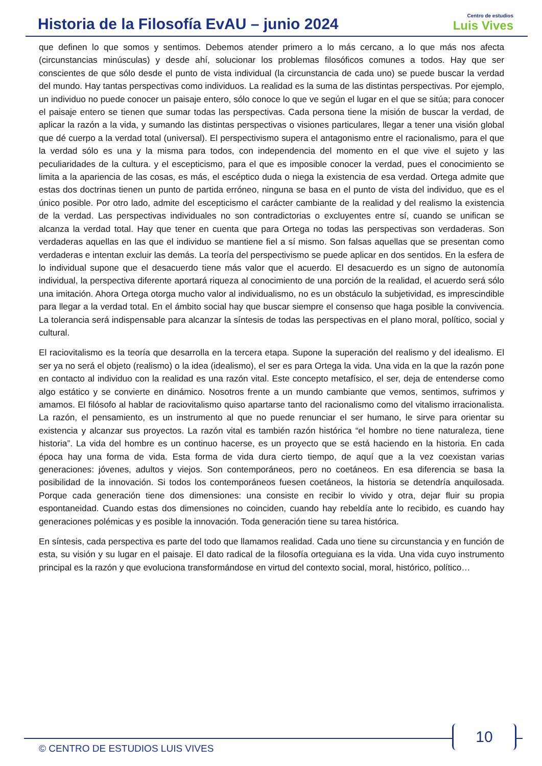Historia de la Filosofía EvAU – junio 2024
Centro de estudios
Luis Vives
que definen lo que somos y sentimos. Debemos atender primero a lo más cercano, a lo que más nos afecta (circunstancias minúsculas) y desde ahí, solucionar los problemas filosóficos comunes a todos. Hay que ser conscientes de que sólo desde el punto de vista individual (la circunstancia de cada uno) se puede buscar la verdad del mundo. Hay tantas perspectivas como individuos. La realidad es la suma de las distintas perspectivas. Por ejemplo, un individuo no puede conocer un paisaje entero, sólo conoce lo que ve según el lugar en el que se sitúa; para conocer el paisaje entero se tienen que sumar todas las perspectivas. Cada persona tiene la misión de buscar la verdad, de aplicar la razón a la vida, y sumando las distintas perspectivas o visiones particulares, llegar a tener una visión global que dé cuerpo a la verdad total (universal). El perspectivismo supera el antagonismo entre el racionalismo, para el que la verdad sólo es una y la misma para todos, con independencia del momento en el que vive el sujeto y las peculiaridades de la cultura. y el escepticismo, para el que es imposible conocer la verdad, pues el conocimiento se limita a la apariencia de las cosas, es más, el escéptico duda o niega la existencia de esa verdad. Ortega admite que estas dos doctrinas tienen un punto de partida erróneo, ninguna se basa en el punto de vista del individuo, que es el único posible. Por otro lado, admite del escepticismo el carácter cambiante de la realidad y del realismo la existencia de la verdad. Las perspectivas individuales no son contradictorias o excluyentes entre sí, cuando se unifican se alcanza la verdad total. Hay que tener en cuenta que para Ortega no todas las perspectivas son verdaderas. Son verdaderas aquellas en las que el individuo se mantiene fiel a sí mismo. Son falsas aquellas que se presentan como verdaderas e intentan excluir las demás. La teoría del perspectivismo se puede aplicar en dos sentidos. En la esfera de lo individual supone que el desacuerdo tiene más valor que el acuerdo. El desacuerdo es un signo de autonomía individual, la perspectiva diferente aportará riqueza al conocimiento de una porción de la realidad, el acuerdo será sólo una imitación. Ahora Ortega otorga mucho valor al individualismo, no es un obstáculo la subjetividad, es imprescindible para llegar a la verdad total. En el ámbito social hay que buscar siempre el consenso que haga posible la convivencia. La tolerancia será indispensable para alcanzar la síntesis de todas las perspectivas en el plano moral, político, social y cultural.
El raciovitalismo es la teoría que desarrolla en la tercera etapa. Supone la superación del realismo y del idealismo. El ser ya no será el objeto (realismo) o la idea (idealismo), el ser es para Ortega la vida. Una vida en la que la razón pone en contacto al individuo con la realidad es una razón vital. Este concepto metafísico, el ser, deja de entenderse como algo estático y se convierte en dinámico. Nosotros frente a un mundo cambiante que vemos, sentimos, sufrimos y amamos. El filósofo al hablar de raciovitalismo quiso apartarse tanto del racionalismo como del vitalismo irracionalista. La razón, el pensamiento, es un instrumento al que no puede renunciar el ser humano, le sirve para orientar su existencia y alcanzar sus proyectos. La razón vital es también razón histórica “el hombre no tiene naturaleza, tiene historia”. La vida del hombre es un continuo hacerse, es un proyecto que se está haciendo en la historia. En cada época hay una forma de vida. Esta forma de vida dura cierto tiempo, de aquí que a la vez coexistan varias generaciones: jóvenes, adultos y viejos. Son contemporáneos, pero no coetáneos. En esa diferencia se basa la posibilidad de la innovación. Si todos los contemporáneos fuesen coetáneos, la historia se detendría anquilosada. Porque cada generación tiene dos dimensiones: una consiste en recibir lo vivido y otra, dejar fluir su propia espontaneidad. Cuando estas dos dimensiones no coinciden, cuando hay rebeldía ante lo recibido, es cuando hay generaciones polémicas y es posible la innovación. Toda generación tiene su tarea histórica.
En síntesis, cada perspectiva es parte del todo que llamamos realidad. Cada uno tiene su circunstancia y en función de esta, su visión y su lugar en el paisaje. El dato radical de la filosofía orteguiana es la vida. Una vida cuyo instrumento principal es la razón y que evoluciona transformándose en virtud del contexto social, moral, histórico, político…
10
© CENTRO DE ESTUDIOS LUIS VIVES